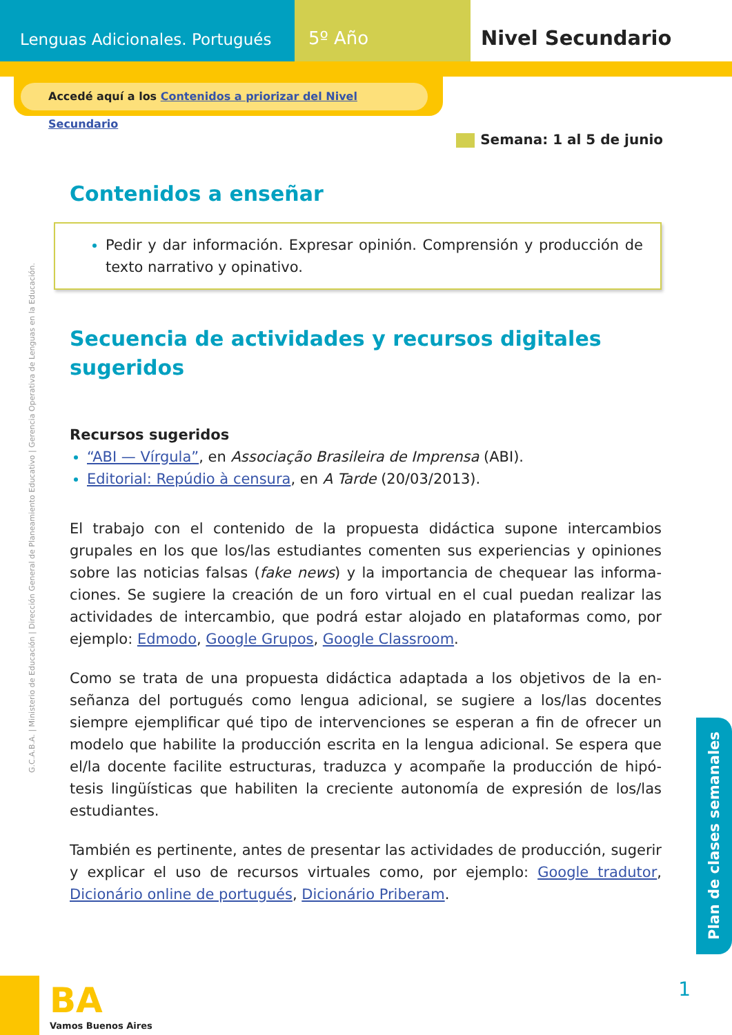Lenguas Adicionales. Portugués
5º Año Nivel Secundario
Accedé aquí a los Contenidos a priorizar del Nivel Secundario
Semana: 1 al 5 de junio
G.C.A.B.A. | Ministerio de Educación | Dirección General de Planeamiento Educativo | Gerencia Operativa de Lenguas en la Educación.
Contenidos a enseñar
Pedir y dar información. Expresar opinión. Comprensión y producción de texto narrativo y opinativo.
Secuencia de actividades y recursos digitales sugeridos
Recursos sugeridos
“ABI — Vírgula”, en Associação Brasileira de Imprensa (ABI).
Editorial: Repúdio à censura, en A Tarde (20/03/2013).
El trabajo con el contenido de la propuesta didáctica supone intercambios grupales en los que los/las estudiantes comenten sus experiencias y opiniones sobre las noticias falsas (fake news) y la importancia de chequear las informa­ciones. Se sugiere la creación de un foro virtual en el cual puedan realizar las actividades de intercambio, que podrá estar alojado en plataformas como, por ejemplo: Edmodo, Google Grupos, Google Classroom.
Como se trata de una propuesta didáctica adaptada a los objetivos de la en­señanza del portugués como lengua adicional, se sugiere a los/las docentes siempre ejemplificar qué tipo de intervenciones se esperan a fin de ofrecer un modelo que habilite la producción escrita en la lengua adicional. Se espera que el/la docente facilite estructuras, traduzca y acompañe la producción de hipó­tesis lingüísticas que habiliten la creciente autonomía de expresión de los/las estudiantes.
También es pertinente, antes de presentar las actividades de producción, sugerir y explicar el uso de recursos virtuales como, por ejemplo: Google tradutor, Dicionário online de portugués, Dicionário Priberam.
Plan de clases semanales
BA
Vamos Buenos Aires
1